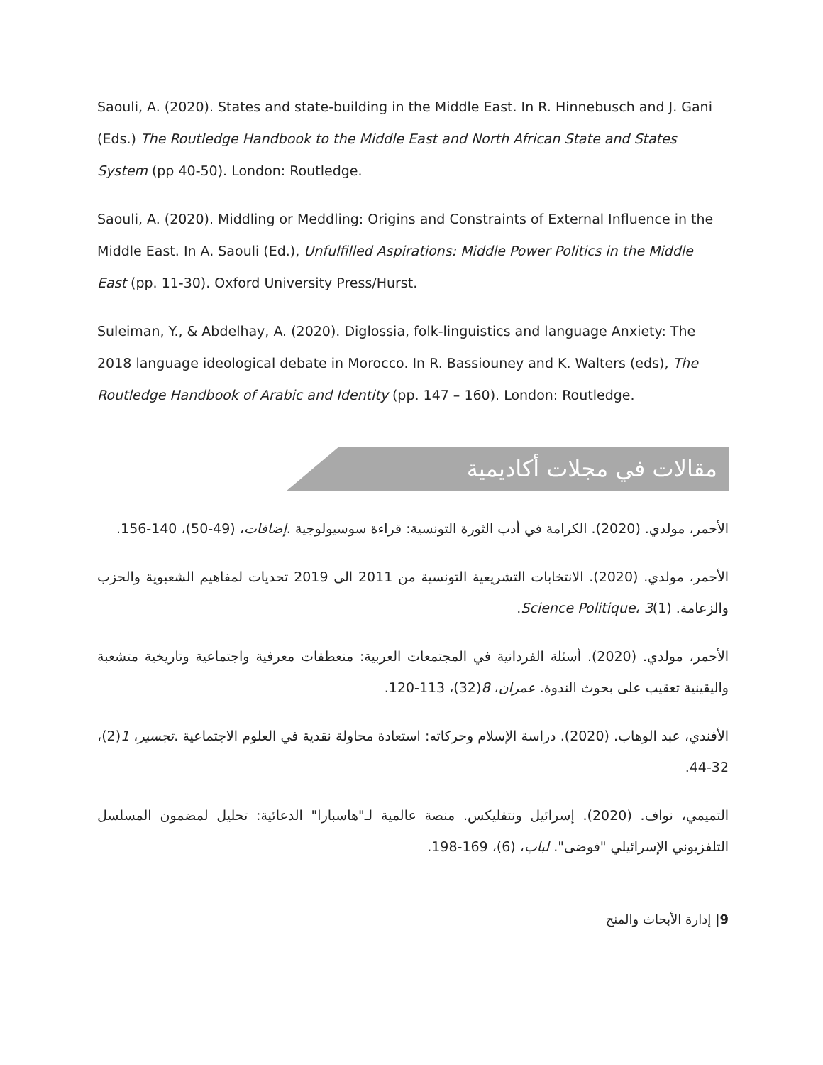Saouli, A. (2020). States and state-building in the Middle East. In R. Hinnebusch and J. Gani (Eds.) The Routledge Handbook to the Middle East and North African State and States System (pp 40-50). London: Routledge.
Saouli, A. (2020). Middling or Meddling: Origins and Constraints of External Influence in the Middle East. In A. Saouli (Ed.), Unfulfilled Aspirations: Middle Power Politics in the Middle East (pp. 11-30). Oxford University Press/Hurst.
Suleiman, Y., & Abdelhay, A. (2020). Diglossia, folk-linguistics and language Anxiety: The 2018 language ideological debate in Morocco. In R. Bassiouney and K. Walters (eds), The Routledge Handbook of Arabic and Identity (pp. 147 – 160). London: Routledge.
مقالات في مجلات أكاديمية
الأحمر، مولدي. (2020). الكرامة في أدب الثورة التونسية: قراءة سوسيولوجية .إضافات، (49-50)، 140-156.
الأحمر، مولدي. (2020). الانتخابات التشريعية التونسية من 2011 الى 2019 تحديات لمفاهيم الشعبوية والحزب والزعامة. Science Politique، 3(1).
الأحمر، مولدي. (2020). أسئلة الفردانية في المجتمعات العربية: منعطفات معرفية واجتماعية وتاريخية متشعبة واليقينية تعقيب على بحوث الندوة. عمران، 8(32)، 113-120.
الأفندي، عبد الوهاب. (2020). دراسة الإسلام وحركاته: استعادة محاولة نقدية في العلوم الاجتماعية .تجسير، 1(2)، 32-44.
التميمي، نواف. (2020). إسرائيل ونتفليكس. منصة عالمية لـ"هاسبارا" الدعائية: تحليل لمضمون المسلسل التلفزيوني الإسرائيلي "فوضى". لباب، (6)، 169-198.
9| إدارة الأبحاث والمنح